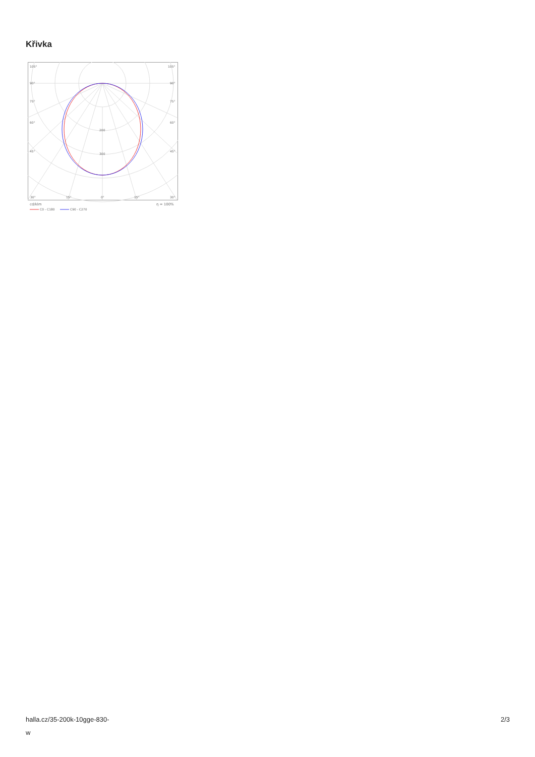Křivka
105°
105°
90°
90°
75°
75°
60°
60°
45°
45°
200
300
30°
15°
0°
15°
30°
cd/klm
η = 100%
C0 - C180
C90 - C270
halla.cz/35-200k-10gge-830-
w
2/3